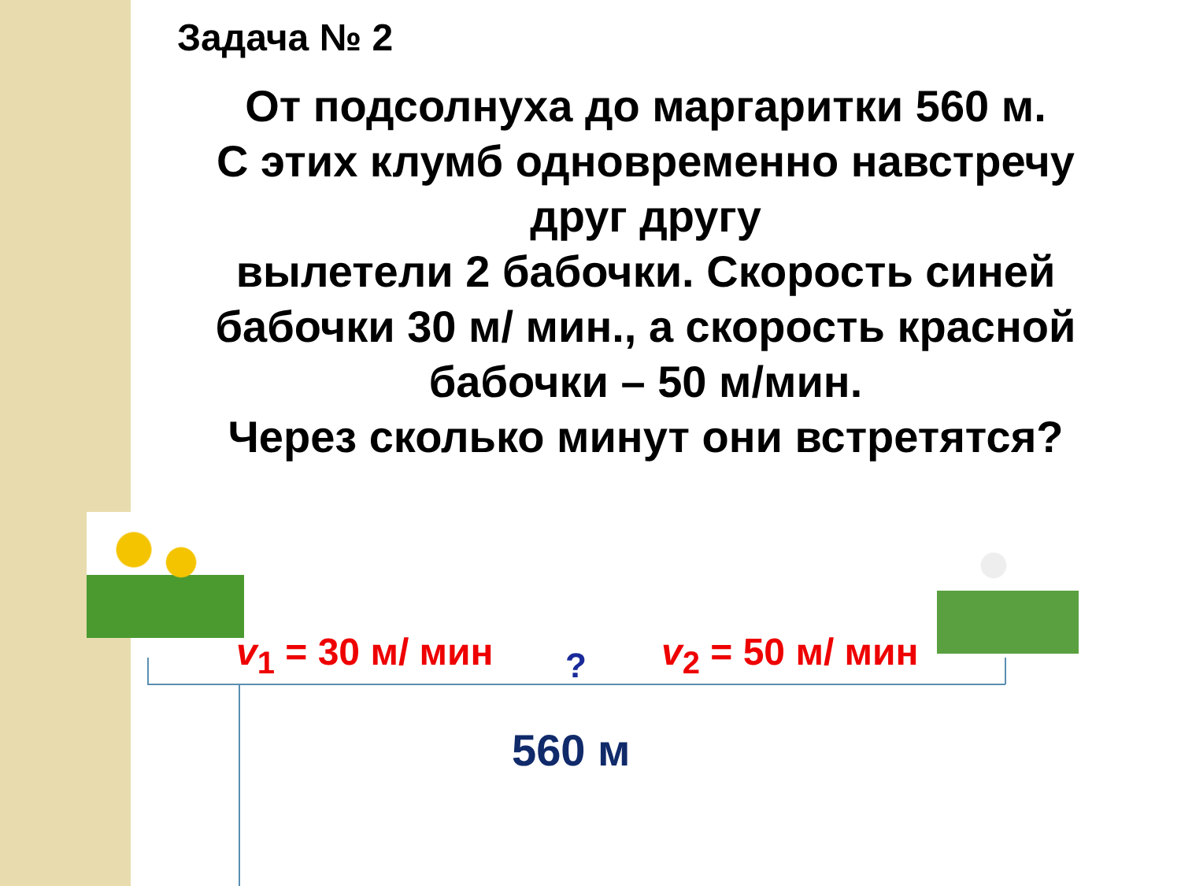Задача № 2
От подсолнуха до маргаритки 560 м.
С этих клумб одновременно навстречу друг другу
вылетели 2 бабочки. Скорость синей бабочки 30 м/ мин., а скорость красной бабочки – 50 м/мин.
Через сколько минут они встретятся?
v<sub>1</sub> = 30 м/ мин ? v<sub>2</sub> = 50 м/ мин
560 м